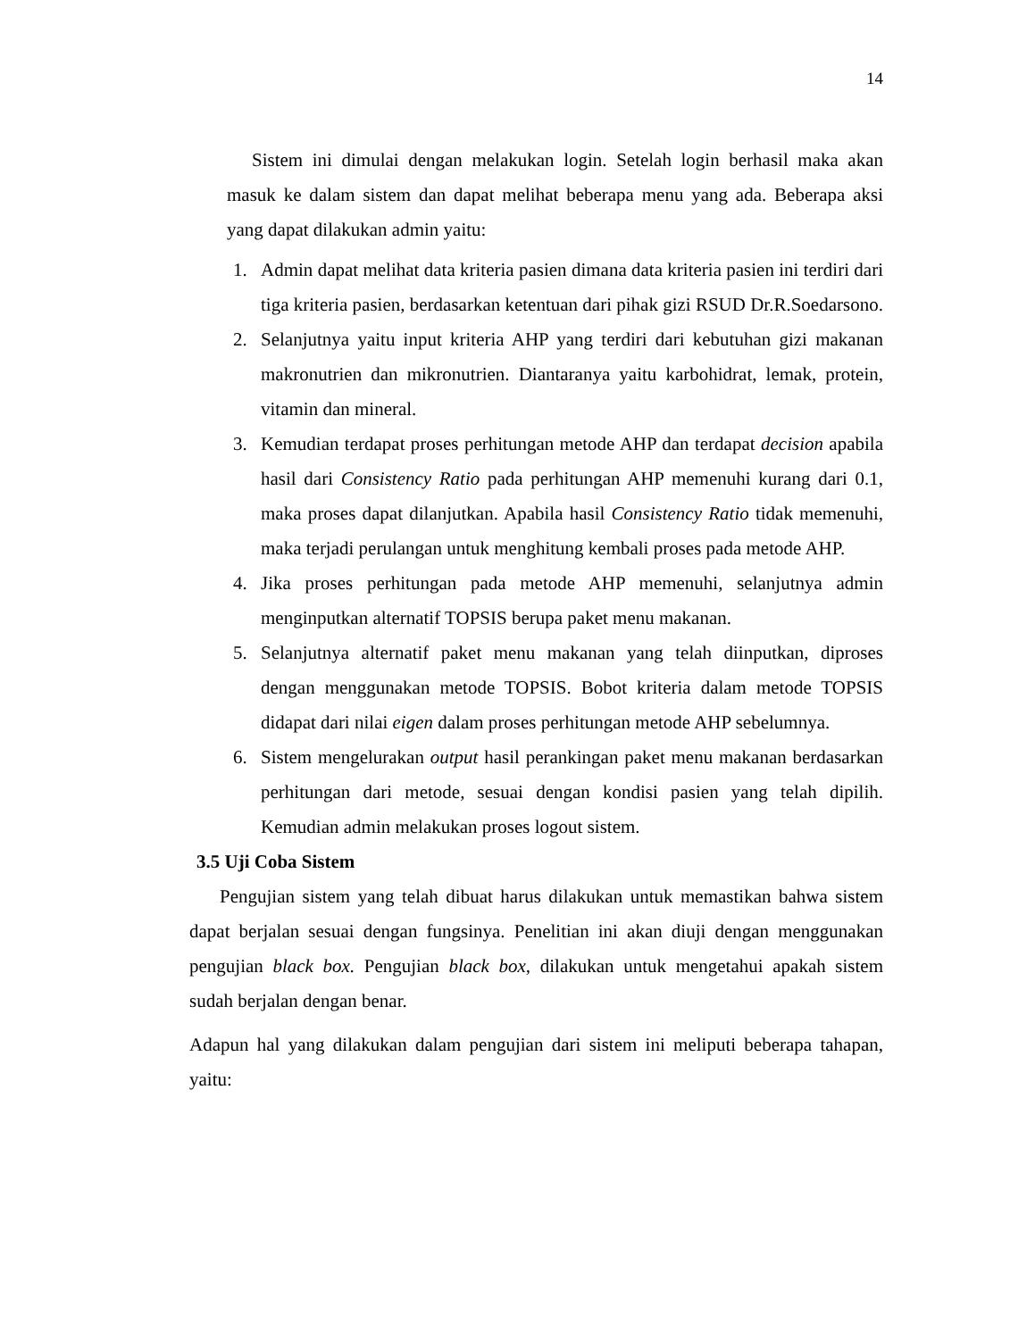14
Sistem ini dimulai dengan melakukan login. Setelah login berhasil maka akan masuk ke dalam sistem dan dapat melihat beberapa menu yang ada. Beberapa aksi yang dapat dilakukan admin yaitu:
1. Admin dapat melihat data kriteria pasien dimana data kriteria pasien ini terdiri dari tiga kriteria pasien, berdasarkan ketentuan dari pihak gizi RSUD Dr.R.Soedarsono.
2. Selanjutnya yaitu input kriteria AHP yang terdiri dari kebutuhan gizi makanan makronutrien dan mikronutrien. Diantaranya yaitu karbohidrat, lemak, protein, vitamin dan mineral.
3. Kemudian terdapat proses perhitungan metode AHP dan terdapat decision apabila hasil dari Consistency Ratio pada perhitungan AHP memenuhi kurang dari 0.1, maka proses dapat dilanjutkan. Apabila hasil Consistency Ratio tidak memenuhi, maka terjadi perulangan untuk menghitung kembali proses pada metode AHP.
4. Jika proses perhitungan pada metode AHP memenuhi, selanjutnya admin menginputkan alternatif TOPSIS berupa paket menu makanan.
5. Selanjutnya alternatif paket menu makanan yang telah diinputkan, diproses dengan menggunakan metode TOPSIS. Bobot kriteria dalam metode TOPSIS didapat dari nilai eigen dalam proses perhitungan metode AHP sebelumnya.
6. Sistem mengelurakan output hasil perankingan paket menu makanan berdasarkan perhitungan dari metode, sesuai dengan kondisi pasien yang telah dipilih. Kemudian admin melakukan proses logout sistem.
3.5 Uji Coba Sistem
Pengujian sistem yang telah dibuat harus dilakukan untuk memastikan bahwa sistem dapat berjalan sesuai dengan fungsinya. Penelitian ini akan diuji dengan menggunakan pengujian black box. Pengujian black box, dilakukan untuk mengetahui apakah sistem sudah berjalan dengan benar.
Adapun hal yang dilakukan dalam pengujian dari sistem ini meliputi beberapa tahapan, yaitu: